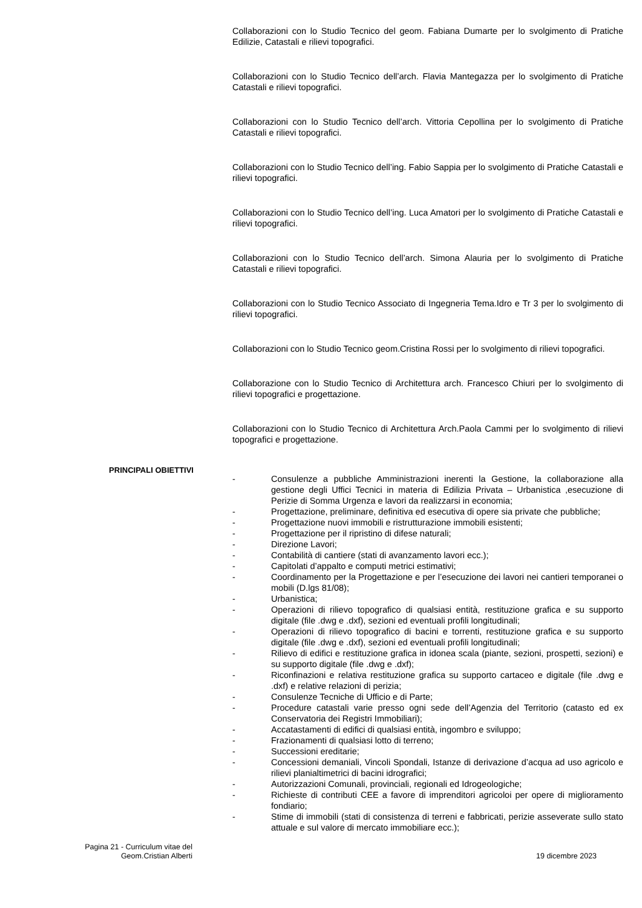Collaborazioni con lo Studio Tecnico del geom. Fabiana Dumarte per lo svolgimento di Pratiche Edilizie, Catastali e rilievi topografici.
Collaborazioni con lo Studio Tecnico dell’arch. Flavia Mantegazza per lo svolgimento di Pratiche Catastali e rilievi topografici.
Collaborazioni con lo Studio Tecnico dell’arch. Vittoria Cepollina per lo svolgimento di Pratiche Catastali e rilievi topografici.
Collaborazioni con lo Studio Tecnico dell’ing. Fabio Sappia per lo svolgimento di Pratiche Catastali e rilievi topografici.
Collaborazioni con lo Studio Tecnico dell’ing. Luca Amatori per lo svolgimento di Pratiche Catastali e rilievi topografici.
Collaborazioni con lo Studio Tecnico dell’arch. Simona Alauria per lo svolgimento di Pratiche Catastali e rilievi topografici.
Collaborazioni con lo Studio Tecnico Associato di Ingegneria Tema.Idro e Tr 3 per lo svolgimento di rilievi topografici.
Collaborazioni con lo Studio Tecnico geom.Cristina Rossi per lo svolgimento di rilievi topografici.
Collaborazione con lo Studio Tecnico di Architettura arch. Francesco Chiuri per lo svolgimento di rilievi topografici e progettazione.
Collaborazioni con lo Studio Tecnico di Architettura Arch.Paola Cammi per lo svolgimento di rilievi topografici e progettazione.
PRINCIPALI OBIETTIVI
- Consulenze a pubbliche Amministrazioni inerenti la Gestione, la collaborazione alla gestione degli Uffici Tecnici in materia di Edilizia Privata – Urbanistica ,esecuzione di Perizie di Somma Urgenza e lavori da realizzarsi in economia;
- Progettazione, preliminare, definitiva ed esecutiva di opere sia private che pubbliche;
- Progettazione nuovi immobili e ristrutturazione immobili esistenti;
- Progettazione per il ripristino di difese naturali;
- Direzione Lavori;
- Contabilità di cantiere (stati di avanzamento lavori ecc.);
- Capitolati d’appalto e computi metrici estimativi;
- Coordinamento per la Progettazione e per l’esecuzione dei lavori nei cantieri temporanei o mobili (D.lgs 81/08);
- Urbanistica;
- Operazioni di rilievo topografico di qualsiasi entità, restituzione grafica e su supporto digitale (file .dwg e .dxf), sezioni ed eventuali profili longitudinali;
- Operazioni di rilievo topografico di bacini e torrenti, restituzione grafica e su supporto digitale (file .dwg e .dxf), sezioni ed eventuali profili longitudinali;
- Rilievo di edifici e restituzione grafica in idonea scala (piante, sezioni, prospetti, sezioni) e su supporto digitale (file .dwg e .dxf);
- Riconfinazioni e relativa restituzione grafica su supporto cartaceo e digitale (file .dwg e .dxf) e relative relazioni di perizia;
- Consulenze Tecniche di Ufficio e di Parte;
- Procedure catastali varie presso ogni sede dell’Agenzia del Territorio (catasto ed ex Conservatoria dei Registri Immobiliari);
- Accatastamenti di edifici di qualsiasi entità, ingombro e sviluppo;
- Frazionamenti di qualsiasi lotto di terreno;
- Successioni ereditarie;
- Concessioni demaniali, Vincoli Spondali, Istanze di derivazione d’acqua ad uso agricolo e rilievi planialtimetrici di bacini idrografici;
- Autorizzazioni Comunali, provinciali, regionali ed Idrogeologiche;
- Richieste di contributi CEE a favore di imprenditori agricoloi per opere di miglioramento fondiario;
- Stime di immobili (stati di consistenza di terreni e fabbricati, perizie asseverate sullo stato attuale e sul valore di mercato immobiliare ecc.);
Pagina 21 - Curriculum vitae del
Geom.Cristian Alberti
19 dicembre 2023